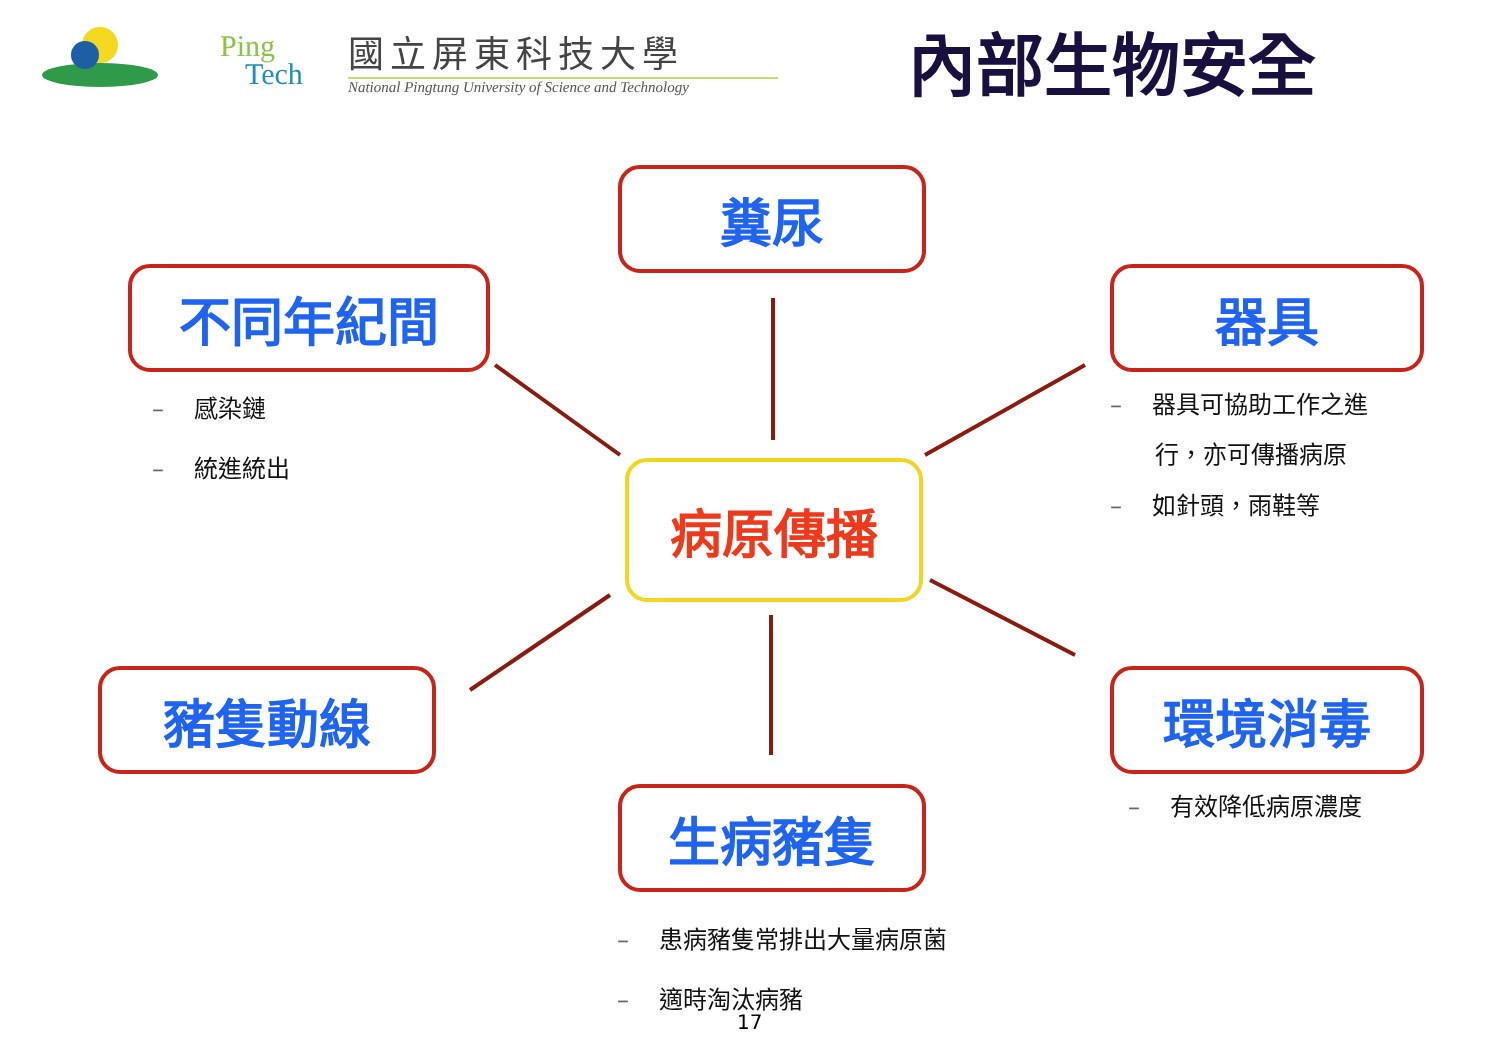Ping
Tech
國立屏東科技大學
National Pingtung University of Science and Technology
內部生物安全
糞尿
不同年紀間 器具
病原傳播
豬隻動線 環境消毒
生病豬隻
– 感染鏈
– 統進統出
– 器具可協助工作之進
行，亦可傳播病原
– 如針頭，雨鞋等
– 有效降低病原濃度
– 患病豬隻常排出大量病原菌
– 適時淘汰病豬
17